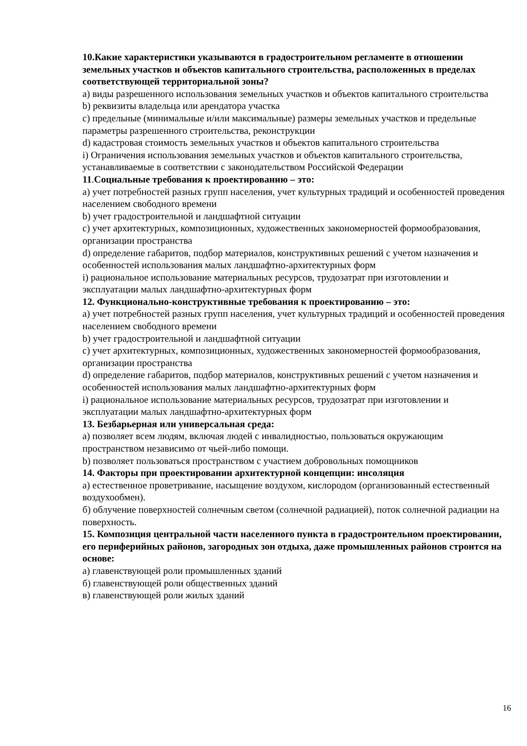10.Какие характеристики указываются в градостроительном регламенте в отношении земельных участков и объектов капитального строительства, расположенных в пределах соответствующей территориальной зоны?
а) виды разрешенного использования земельных участков и объектов капитального строительства
b) реквизиты владельца или арендатора участка
c) предельные (минимальные и/или максимальные) размеры земельных участков и предельные параметры разрешенного строительства, реконструкции
d) кадастровая стоимость земельных участков и объектов капитального строительства
i) Ограничения использования земельных участков и объектов капитального строительства, устанавливаемые в соответствии с законодательством Российской Федерации
11.Социальные требования к проектированию – это:
а) учет потребностей разных групп населения, учет культурных традиций и особенностей проведения населением свободного времени
b) учет градостроительной и ландшафтной ситуации
c) учет архитектурных, композиционных, художественных закономерностей формообразования, организации пространства
d) определение габаритов, подбор материалов, конструктивных решений с учетом назначения и особенностей использования малых ландшафтно-архитектурных форм
i) рациональное использование материальных ресурсов, трудозатрат при изготовлении и эксплуатации малых ландшафтно-архитектурных форм
12. Функционально-конструктивные требования к проектированию – это:
а) учет потребностей разных групп населения, учет культурных традиций и особенностей проведения населением свободного времени
b) учет градостроительной и ландшафтной ситуации
c) учет архитектурных, композиционных, художественных закономерностей формообразования, организации пространства
d) определение габаритов, подбор материалов, конструктивных решений с учетом назначения и особенностей использования малых ландшафтно-архитектурных форм
i) рациональное использование материальных ресурсов, трудозатрат при изготовлении и эксплуатации малых ландшафтно-архитектурных форм
13. Безбарьерная или универсальная среда:
а) позволяет всем людям, включая людей с инвалидностью, пользоваться окружающим пространством независимо от чьей-либо помощи.
b) позволяет пользоваться пространством с участием добровольных помощников
14. Факторы при проектировании архитектурной концепции: инсоляция
а) естественное проветривание, насыщение воздухом, кислородом (организованный естественный воздухообмен).
б) облучение поверхностей солнечным светом (солнечной радиацией), поток солнечной радиации на поверхность.
15. Композиция центральной части населенного пункта в градостроительном проектировании, его периферийных районов, загородных зон отдыха, даже промышленных районов строится на основе:
а) главенствующей роли промышленных зданий
б) главенствующей роли общественных зданий
в) главенствующей роли жилых зданий
16